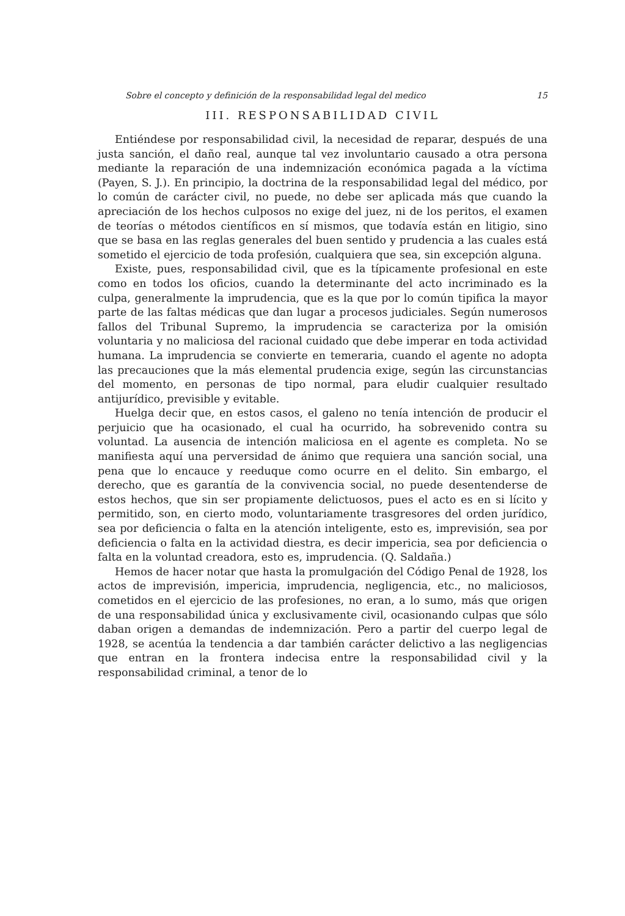Sobre el concepto y definición de la responsabilidad legal del medico 15
III. RESPONSABILIDAD CIVIL
Entiéndese por responsabilidad civil, la necesidad de reparar, después de una justa sanción, el daño real, aunque tal vez involuntario causado a otra persona mediante la reparación de una indemnización económica pagada a la víctima (Payen, S. J.). En principio, la doctrina de la responsabilidad legal del médico, por lo común de carácter civil, no puede, no debe ser aplicada más que cuando la apreciación de los hechos culposos no exige del juez, ni de los peritos, el examen de teorías o métodos científicos en sí mismos, que todavía están en litigio, sino que se basa en las reglas generales del buen sentido y prudencia a las cuales está sometido el ejercicio de toda profesión, cualquiera que sea, sin excepción alguna.
Existe, pues, responsabilidad civil, que es la típicamente profesional en este como en todos los oficios, cuando la determinante del acto incriminado es la culpa, generalmente la imprudencia, que es la que por lo común tipifica la mayor parte de las faltas médicas que dan lugar a procesos judiciales. Según numerosos fallos del Tribunal Supremo, la imprudencia se caracteriza por la omisión voluntaria y no maliciosa del racional cuidado que debe imperar en toda actividad humana. La imprudencia se convierte en temeraria, cuando el agente no adopta las precauciones que la más elemental prudencia exige, según las circunstancias del momento, en personas de tipo normal, para eludir cualquier resultado antijurídico, previsible y evitable.
Huelga decir que, en estos casos, el galeno no tenía intención de producir el perjuicio que ha ocasionado, el cual ha ocurrido, ha sobrevenido contra su voluntad. La ausencia de intención maliciosa en el agente es completa. No se manifiesta aquí una perversidad de ánimo que requiera una sanción social, una pena que lo encauce y reeduque como ocurre en el delito. Sin embargo, el derecho, que es garantía de la convivencia social, no puede desentenderse de estos hechos, que sin ser propiamente delictuosos, pues el acto es en si lícito y permitido, son, en cierto modo, voluntariamente trasgresores del orden jurídico, sea por deficiencia o falta en la atención inteligente, esto es, imprevisión, sea por deficiencia o falta en la actividad diestra, es decir impericia, sea por deficiencia o falta en la voluntad creadora, esto es, imprudencia. (Q. Saldaña.)
Hemos de hacer notar que hasta la promulgación del Código Penal de 1928, los actos de imprevisión, impericia, imprudencia, negligencia, etc., no maliciosos, cometidos en el ejercicio de las profesiones, no eran, a lo sumo, más que origen de una responsabilidad única y exclusivamente civil, ocasionando culpas que sólo daban origen a demandas de indemnización. Pero a partir del cuerpo legal de 1928, se acentúa la tendencia a dar también carácter delictivo a las negligencias que entran en la frontera indecisa entre la responsabilidad civil y la responsabilidad criminal, a tenor de lo